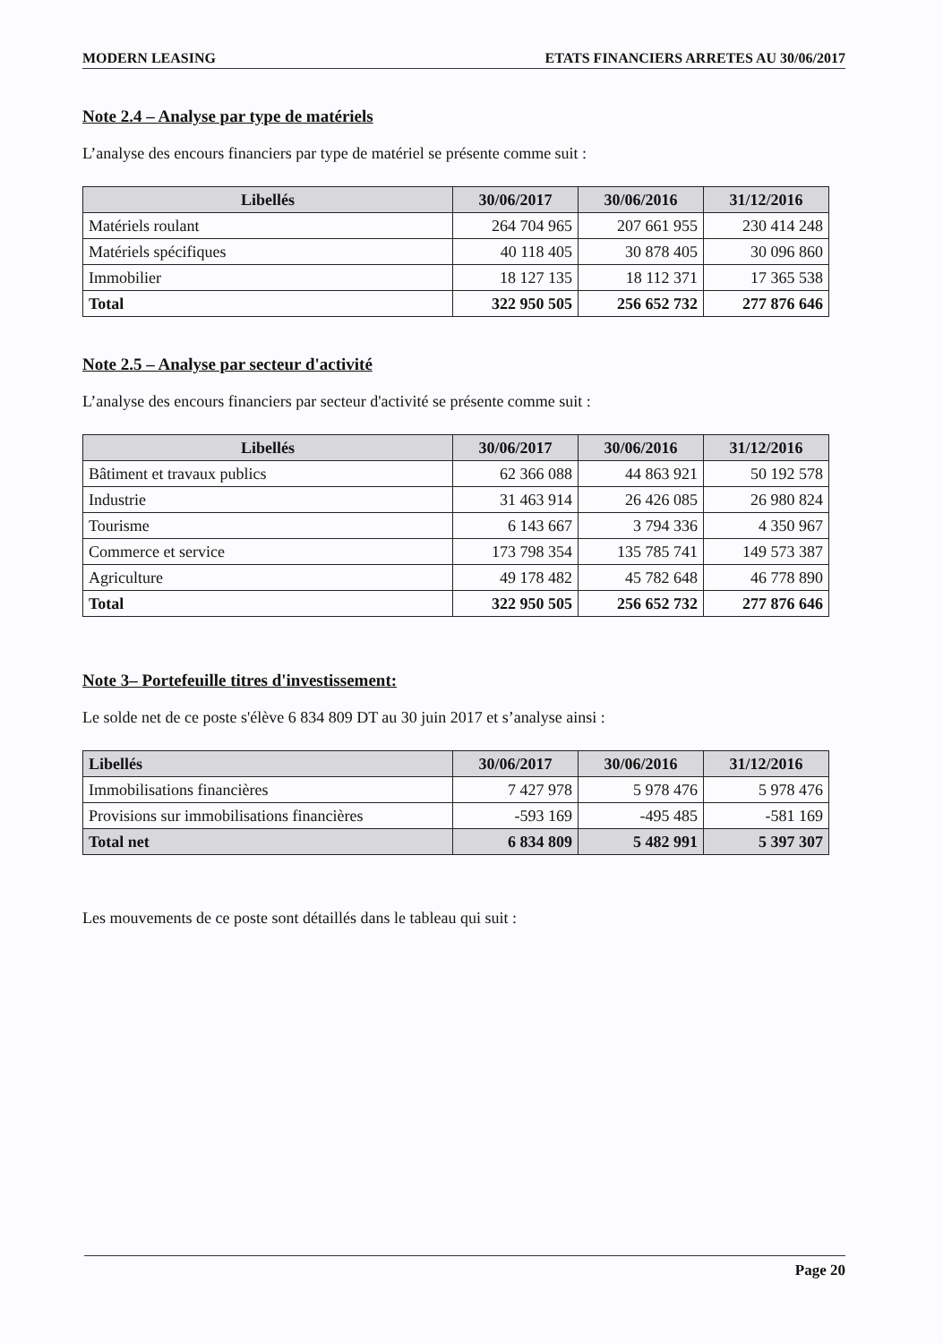MODERN LEASING ETATS FINANCIERS ARRETES AU 30/06/2017
Note 2.4 – Analyse par type de matériels
L’analyse des encours financiers par type de matériel se présente comme suit :
| Libellés | 30/06/2017 | 30/06/2016 | 31/12/2016 |
| --- | --- | --- | --- |
| Matériels roulant | 264 704 965 | 207 661 955 | 230 414 248 |
| Matériels spécifiques | 40 118 405 | 30 878 405 | 30 096 860 |
| Immobilier | 18 127 135 | 18 112 371 | 17 365 538 |
| Total | 322 950 505 | 256 652 732 | 277 876 646 |
Note 2.5 – Analyse par secteur d'activité
L’analyse des encours financiers par secteur d'activité se présente comme suit :
| Libellés | 30/06/2017 | 30/06/2016 | 31/12/2016 |
| --- | --- | --- | --- |
| Bâtiment et travaux publics | 62 366 088 | 44 863 921 | 50 192 578 |
| Industrie | 31 463 914 | 26 426 085 | 26 980 824 |
| Tourisme | 6 143 667 | 3 794 336 | 4 350 967 |
| Commerce et service | 173 798 354 | 135 785 741 | 149 573 387 |
| Agriculture | 49 178 482 | 45 782 648 | 46 778 890 |
| Total | 322 950 505 | 256 652 732 | 277 876 646 |
Note 3– Portefeuille titres d'investissement:
Le solde net de ce poste s'élève 6 834 809 DT au 30 juin 2017 et s’analyse ainsi :
| Libellés | 30/06/2017 | 30/06/2016 | 31/12/2016 |
| --- | --- | --- | --- |
| Immobilisations financières | 7 427 978 | 5 978 476 | 5 978 476 |
| Provisions sur immobilisations financières | -593 169 | -495 485 | -581 169 |
| Total net | 6 834 809 | 5 482 991 | 5 397 307 |
Les mouvements de ce poste sont détaillés dans le tableau qui suit :
Page 20